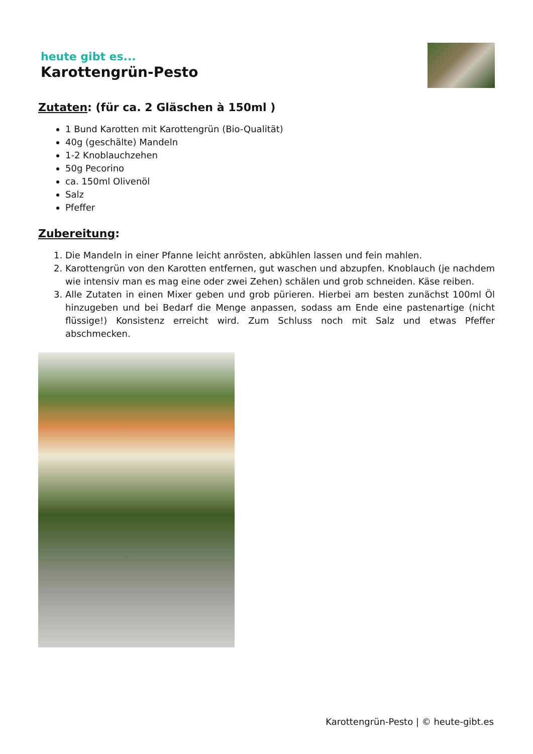heute gibt es...
Karottengrün-Pesto
Zutaten: (für ca. 2 Gläschen à 150ml )
1 Bund Karotten mit Karottengrün (Bio-Qualität)
40g (geschälte) Mandeln
1-2 Knoblauchzehen
50g Pecorino
ca. 150ml Olivenöl
Salz
Pfeffer
Zubereitung:
1. Die Mandeln in einer Pfanne leicht anrösten, abkühlen lassen und fein mahlen.
2. Karottengrün von den Karotten entfernen, gut waschen und abzupfen. Knoblauch (je nachdem wie intensiv man es mag eine oder zwei Zehen) schälen und grob schneiden. Käse reiben.
3. Alle Zutaten in einen Mixer geben und grob pürieren. Hierbei am besten zunächst 100ml Öl hinzugeben und bei Bedarf die Menge anpassen, sodass am Ende eine pastenartige (nicht flüssige!) Konsistenz erreicht wird. Zum Schluss noch mit Salz und etwas Pfeffer abschmecken.
Karottengrün-Pesto | © heute-gibt.es